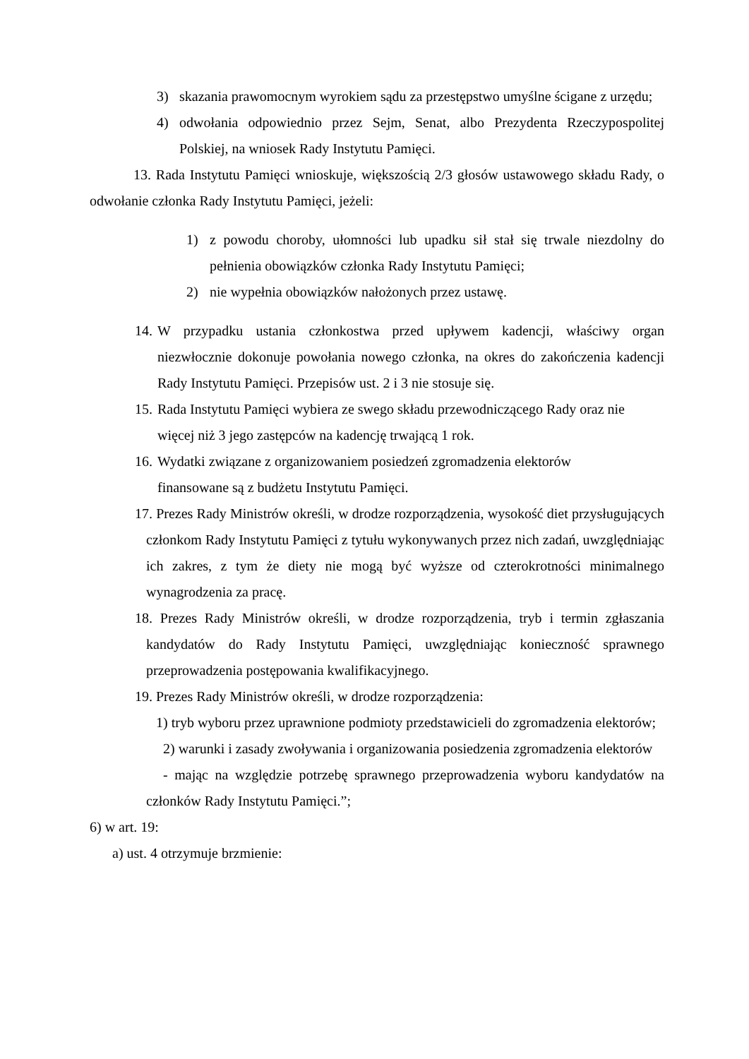3) skazania prawomocnym wyrokiem sądu za przestępstwo umyślne ścigane z urzędu;
4) odwołania odpowiednio przez Sejm, Senat, albo Prezydenta Rzeczypospolitej Polskiej, na wniosek Rady Instytutu Pamięci.
13. Rada Instytutu Pamięci wnioskuje, większością 2/3 głosów ustawowego składu Rady, o odwołanie członka Rady Instytutu Pamięci, jeżeli:
1) z powodu choroby, ułomności lub upadku sił stał się trwale niezdolny do pełnienia obowiązków członka Rady Instytutu Pamięci;
2) nie wypełnia obowiązków nałożonych przez ustawę.
14. W przypadku ustania członkostwa przed upływem kadencji, właściwy organ niezwłocznie dokonuje powołania nowego członka, na okres do zakończenia kadencji Rady Instytutu Pamięci. Przepisów ust. 2 i 3 nie stosuje się.
15. Rada Instytutu Pamięci wybiera ze swego składu przewodniczącego Rady oraz nie więcej niż 3 jego zastępców na kadencję trwającą 1 rok.
16. Wydatki związane z organizowaniem posiedzeń zgromadzenia elektorów
finansowane są z budżetu Instytutu Pamięci.
17. Prezes Rady Ministrów określi, w drodze rozporządzenia, wysokość diet przysługujących członkom Rady Instytutu Pamięci z tytułu wykonywanych przez nich zadań, uwzględniając ich zakres, z tym że diety nie mogą być wyższe od czterokrotności minimalnego wynagrodzenia za pracę.
18. Prezes Rady Ministrów określi, w drodze rozporządzenia, tryb i termin zgłaszania kandydatów do Rady Instytutu Pamięci, uwzględniając konieczność sprawnego przeprowadzenia postępowania kwalifikacyjnego.
19. Prezes Rady Ministrów określi, w drodze rozporządzenia:
1) tryb wyboru przez uprawnione podmioty przedstawicieli do zgromadzenia elektorów;
2) warunki i zasady zwoływania i organizowania posiedzenia zgromadzenia elektorów
- mając na względzie potrzebę sprawnego przeprowadzenia wyboru kandydatów na członków Rady Instytutu Pamięci.”;
6) w art. 19:
a) ust. 4 otrzymuje brzmienie: